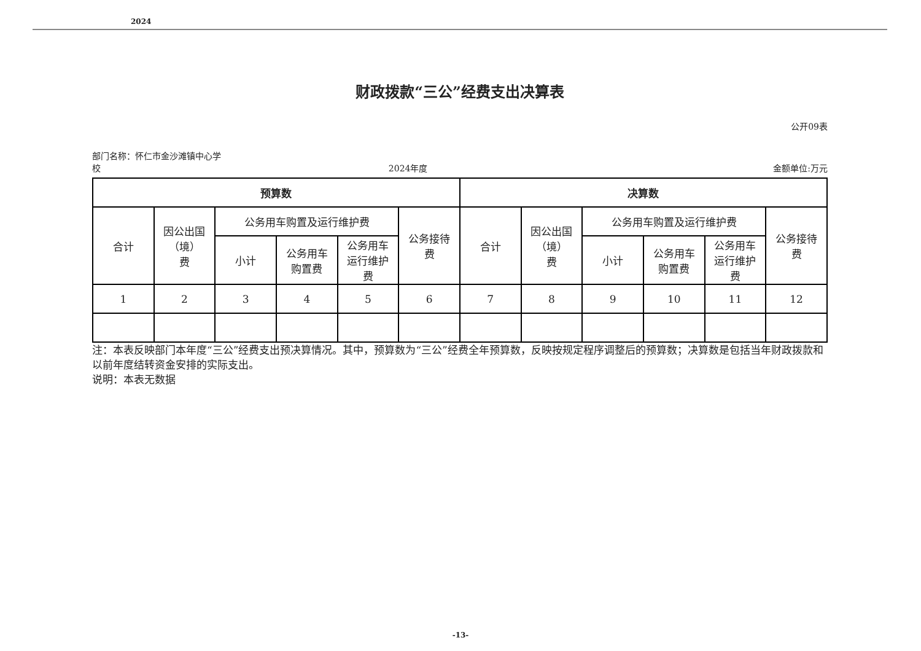2024
财政拨款“三公”经费支出决算表
公开09表
部门名称：怀仁市金沙滩镇中心学校
2024年度
金额单位:万元
| 预算数 | | | | | | 决算数 | | | | | |
| --- | --- | --- | --- | --- | --- | --- | --- | --- | --- | --- | --- |
| 合计 | 因公出国 （境） 费 | 公务用车购置及运行维护费 | | | 公务接待 费 | 合计 | 因公出国 （境） 费 | 公务用车购置及运行维护费 | | | 公务接待 费 |
| | | 小计 | 公务用车 购置费 | 公务用车 运行维护 费 | | | | 小计 | 公务用车 购置费 | 公务用车 运行维护 费 | |
| 1 | 2 | 3 | 4 | 5 | 6 | 7 | 8 | 9 | 10 | 11 | 12 |
注：本表反映部门本年度“三公”经费支出预决算情况。其中，预算数为“三公”经费全年预算数，反映按规定程序调整后的预算数；决算数是包括当年财政拨款和以前年度结转资金安排的实际支出。
说明：本表无数据
-13-